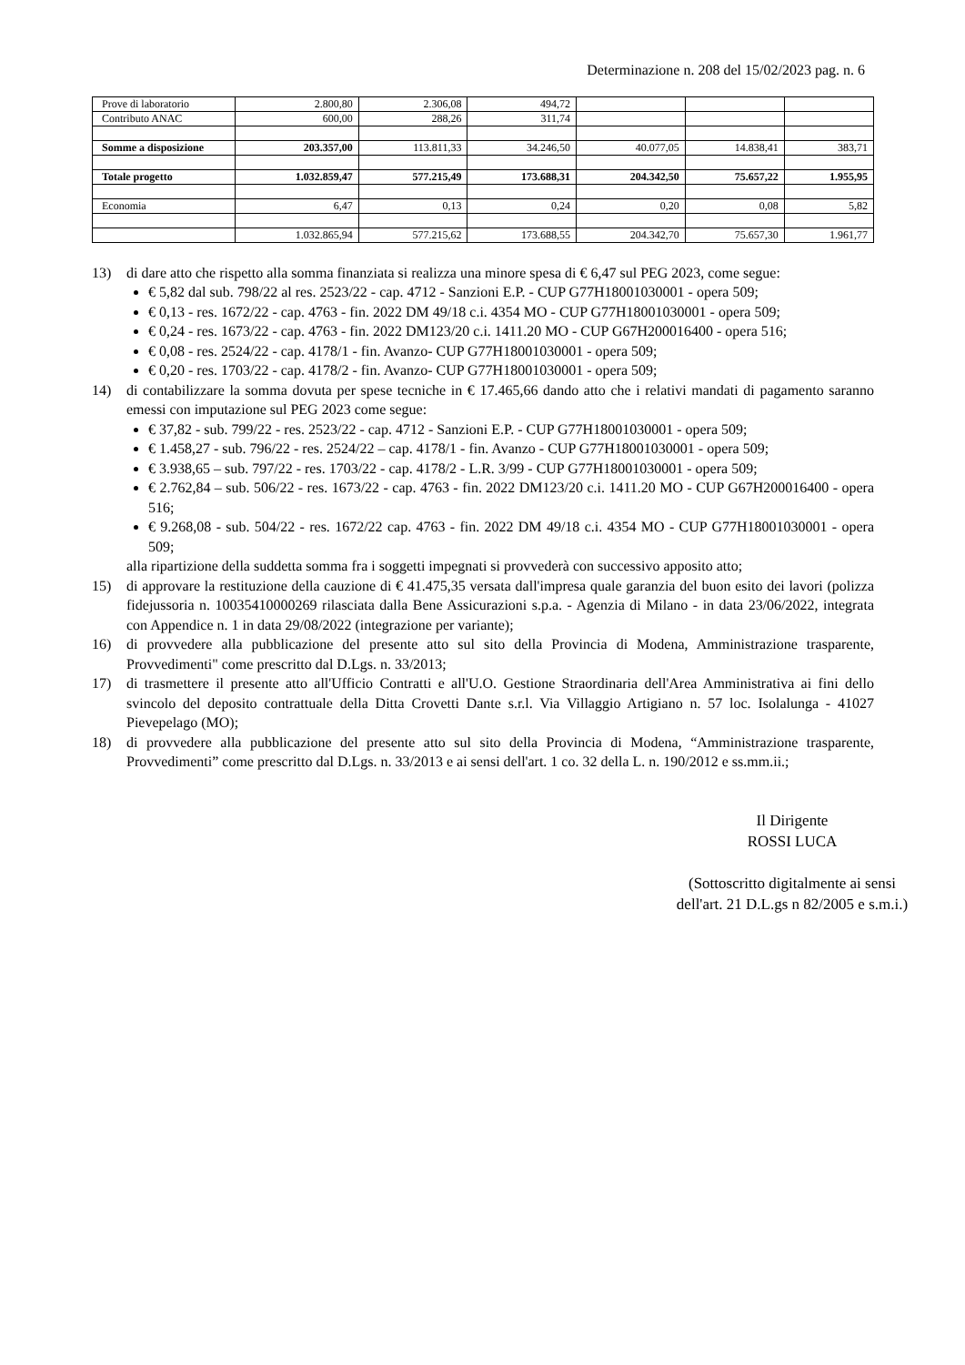Determinazione n. 208 del 15/02/2023 pag. n. 6
| Prove di laboratorio | 2.800,80 | 2.306,08 | 494,72 | | | |
| Contributo ANAC | 600,00 | 288,26 | 311,74 | | | |
| Somme a disposizione | 203.357,00 | 113.811,33 | 34.246,50 | 40.077,05 | 14.838,41 | 383,71 |
| Totale progetto | 1.032.859,47 | 577.215,49 | 173.688,31 | 204.342,50 | 75.657,22 | 1.955,95 |
| Economia | 6,47 | 0,13 | 0,24 | 0,20 | 0,08 | 5,82 |
| | 1.032.865,94 | 577.215,62 | 173.688,55 | 204.342,70 | 75.657,30 | 1.961,77 |
13) di dare atto che rispetto alla somma finanziata si realizza una minore spesa di € 6,47 sul PEG 2023, come segue:
€ 5,82 dal sub. 798/22 al res. 2523/22 - cap. 4712 - Sanzioni E.P. - CUP G77H18001030001 - opera 509;
€ 0,13 - res. 1672/22 - cap. 4763 - fin. 2022 DM 49/18 c.i. 4354 MO - CUP G77H18001030001 - opera 509;
€ 0,24 - res. 1673/22 - cap. 4763 - fin. 2022 DM123/20 c.i. 1411.20 MO - CUP G67H200016400 - opera 516;
€ 0,08 - res. 2524/22 - cap. 4178/1 - fin. Avanzo- CUP G77H18001030001 - opera 509;
€ 0,20 - res. 1703/22 - cap. 4178/2 - fin. Avanzo- CUP G77H18001030001 - opera 509;
14) di contabilizzare la somma dovuta per spese tecniche in € 17.465,66 dando atto che i relativi mandati di pagamento saranno emessi con imputazione sul PEG 2023 come segue:
€ 37,82 - sub. 799/22 - res. 2523/22 - cap. 4712 - Sanzioni E.P. - CUP G77H18001030001 - opera 509;
€ 1.458,27 - sub. 796/22 - res. 2524/22 – cap. 4178/1 - fin. Avanzo - CUP G77H18001030001 - opera 509;
€ 3.938,65 – sub. 797/22 - res. 1703/22 - cap. 4178/2 - L.R. 3/99 - CUP G77H18001030001 - opera 509;
€ 2.762,84 – sub. 506/22 - res. 1673/22 - cap. 4763 - fin. 2022 DM123/20 c.i. 1411.20 MO - CUP G67H200016400 - opera 516;
€ 9.268,08 - sub. 504/22 - res. 1672/22 cap. 4763 - fin. 2022 DM 49/18 c.i. 4354 MO - CUP G77H18001030001 - opera 509;
alla ripartizione della suddetta somma fra i soggetti impegnati si provvederà con successivo apposito atto;
15) di approvare la restituzione della cauzione di € 41.475,35 versata dall'impresa quale garanzia del buon esito dei lavori (polizza fidejussoria n. 10035410000269 rilasciata dalla Bene Assicurazioni s.p.a. - Agenzia di Milano - in data 23/06/2022, integrata con Appendice n. 1 in data 29/08/2022 (integrazione per variante);
16) di provvedere alla pubblicazione del presente atto sul sito della Provincia di Modena, Amministrazione trasparente, Provvedimenti" come prescritto dal D.Lgs. n. 33/2013;
17) di trasmettere il presente atto all'Ufficio Contratti e all'U.O. Gestione Straordinaria dell'Area Amministrativa ai fini dello svincolo del deposito contrattuale della Ditta Crovetti Dante s.r.l. Via Villaggio Artigiano n. 57 loc. Isolalunga - 41027 Pievepelago (MO);
18) di provvedere alla pubblicazione del presente atto sul sito della Provincia di Modena, “Amministrazione trasparente, Provvedimenti” come prescritto dal D.Lgs. n. 33/2013 e ai sensi dell'art. 1 co. 32 della L. n. 190/2012 e ss.mm.ii.;
Il Dirigente
ROSSI LUCA
(Sottoscritto digitalmente ai sensi
dell'art. 21 D.L.gs n 82/2005 e s.m.i.)